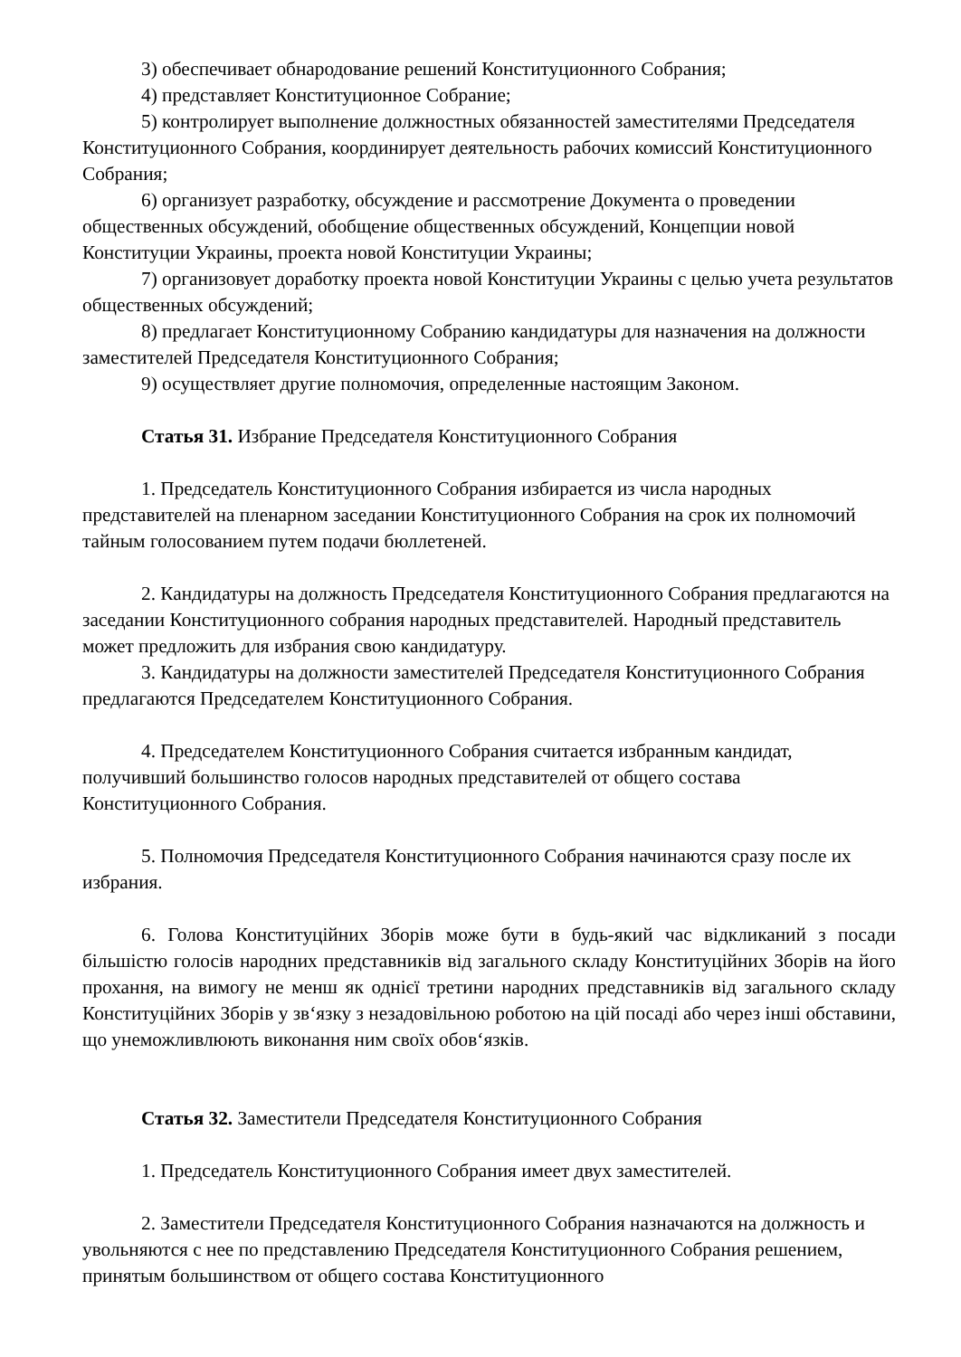3) обеспечивает обнародование решений Конституционного Собрания;
4) представляет Конституционное Собрание;
5) контролирует выполнение должностных обязанностей заместителями Председателя Конституционного Собрания, координирует деятельность рабочих комиссий Конституционного Собрания;
6) организует разработку, обсуждение и рассмотрение Документа о проведении общественных обсуждений, обобщение общественных обсуждений, Концепции новой Конституции Украины, проекта новой Конституции Украины;
7) организовует доработку проекта новой Конституции Украины с целью учета результатов общественных обсуждений;
8) предлагает Конституционному Собранию кандидатуры для назначения на должности заместителей Председателя Конституционного Собрания;
9) осуществляет другие полномочия, определенные настоящим Законом.
Статья 31. Избрание Председателя Конституционного Собрания
1. Председатель Конституционного Собрания избирается из числа народных представителей на пленарном заседании Конституционного Собрания на срок их полномочий тайным голосованием путем подачи бюллетеней.
2. Кандидатуры на должность Председателя Конституционного Собрания предлагаются на заседании Конституционного собрания народных представителей. Народный представитель может предложить для избрания свою кандидатуру.
3. Кандидатуры на должности заместителей Председателя Конституционного Собрания предлагаются Председателем Конституционного Собрания.
4. Председателем Конституционного Собрания считается избранным кандидат, получивший большинство голосов народных представителей от общего состава Конституционного Собрания.
5. Полномочия Председателя Конституционного Собрания начинаются сразу после их избрания.
6. Голова Конституційних Зборів може бути в будь-який час відкликаний з посади більшістю голосів народних представників від загального складу Конституційних Зборів на його прохання, на вимогу не менш як однієї третини народних представників від загального складу Конституційних Зборів у зв‘язку з незадовільною роботою на цій посаді або через інші обставини, що унеможливлюють виконання ним своїх обов‘язків.
Статья 32. Заместители Председателя Конституционного Собрания
1. Председатель Конституционного Собрания имеет двух заместителей.
2. Заместители Председателя Конституционного Собрания назначаются на должность и увольняются с нее по представлению Председателя Конституционного Собрания решением, принятым большинством от общего состава Конституционного